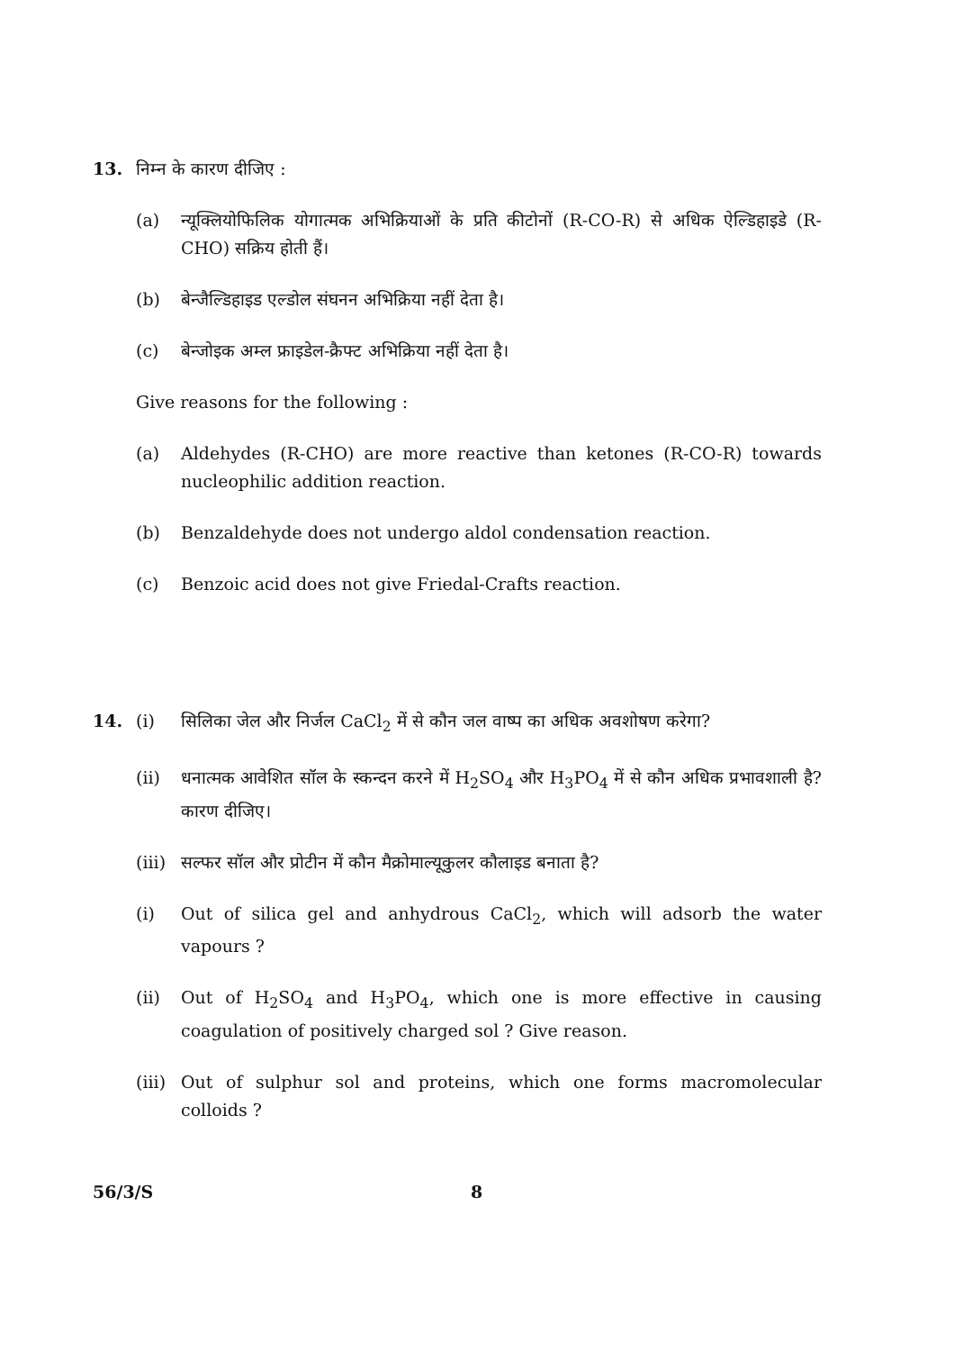13. निम्न के कारण दीजिए :
(a) न्यूक्लियोफिलिक योगात्मक अभिक्रियाओं के प्रति कीटोनों (R-CO-R) से अधिक ऐल्डिहाइडे (R-CHO) सक्रिय होती हैं।
(b) बेन्जैल्डिहाइड एल्डोल संघनन अभिक्रिया नहीं देता है।
(c) बेन्जोइक अम्ल फ्राइडेल-क्रैफ्ट अभिक्रिया नहीं देता है।
Give reasons for the following :
(a) Aldehydes (R-CHO) are more reactive than ketones (R-CO-R) towards nucleophilic addition reaction.
(b) Benzaldehyde does not undergo aldol condensation reaction.
(c) Benzoic acid does not give Friedal-Crafts reaction.
14. (i) सिलिका जेल और निर्जल CaCl<sub>2</sub> में से कौन जल वाष्प का अधिक अवशोषण करेगा?
(ii) धनात्मक आवेशित सॉल के स्कन्दन करने में H<sub>2</sub>SO<sub>4</sub> और H<sub>3</sub>PO<sub>4</sub> में से कौन अधिक प्रभावशाली है? कारण दीजिए।
(iii)
सल्फर सॉल और प्रोटीन में कौन मैक्रोमाल्यूकुलर कौलाइड बनाता है?
(i) Out of silica gel and anhydrous CaCl<sub>2</sub>, which will adsorb the water vapours ?
(ii) Out of H<sub>2</sub>SO<sub>4</sub> and H<sub>3</sub>PO<sub>4</sub>, which one is more effective in causing coagulation of positively charged sol ? Give reason.
(iii)
Out of sulphur sol and proteins, which one forms macromolecular colloids ?
56/3/S 8